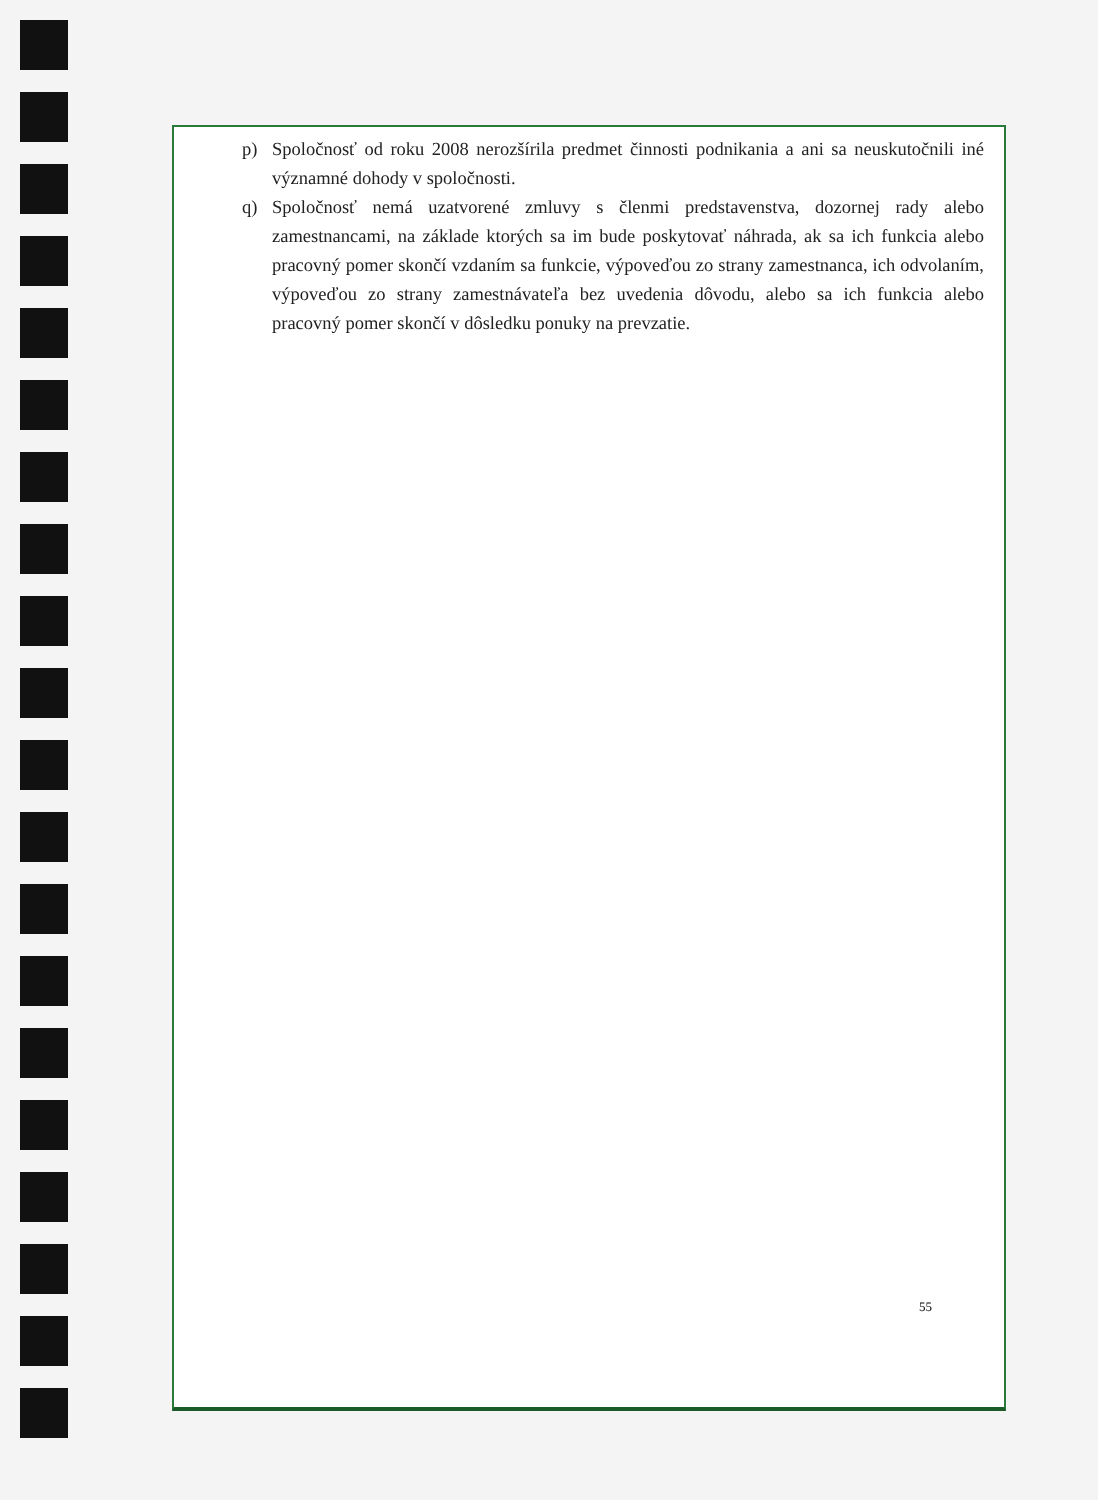p) Spoločnosť od roku 2008 nerozšírila predmet činnosti podnikania a ani sa neuskutočnili iné významné dohody v spoločnosti.
q) Spoločnosť nemá uzatvorené zmluvy s členmi predstavenstva, dozornej rady alebo zamestnancami, na základe ktorých sa im bude poskytovať náhrada, ak sa ich funkcia alebo pracovný pomer skončí vzdaním sa funkcie, výpoveďou zo strany zamestnanca, ich odvolaním, výpoveďou zo strany zamestnávateľa bez uvedenia dôvodu, alebo sa ich funkcia alebo pracovný pomer skončí v dôsledku ponuky na prevzatie.
55